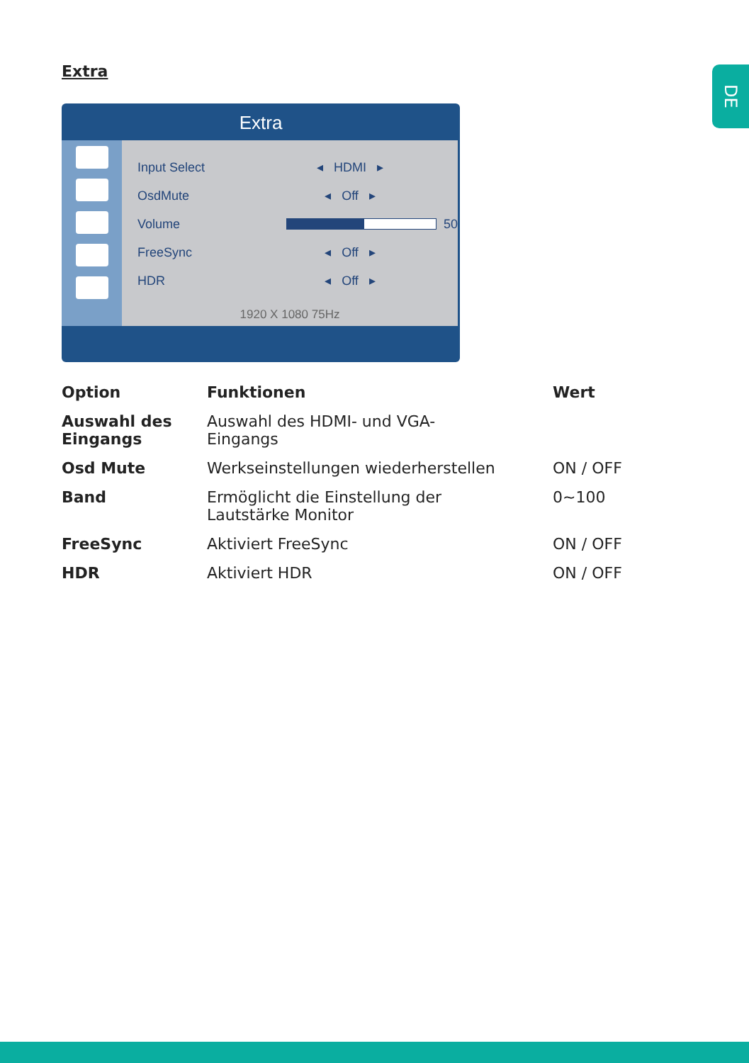Extra DE
Extra
Input Select ◂ HDMI ▸
OsdMute ◂ Off ▸
Volume 50
FreeSync ◂ Off ▸
HDR ◂ Off ▸
1920 X 1080 75Hz
| Option | Funktionen | Wert |
| --- | --- | --- |
| Auswahl des Eingangs | Auswahl des HDMI- und VGA- Eingangs | |
| Osd Mute | Werkseinstellungen wiederherstellen | ON / OFF |
| Band | Ermöglicht die Einstellung der Lautstärke Monitor | 0~100 |
| FreeSync | Aktiviert FreeSync | ON / OFF |
| HDR | Aktiviert HDR | ON / OFF |